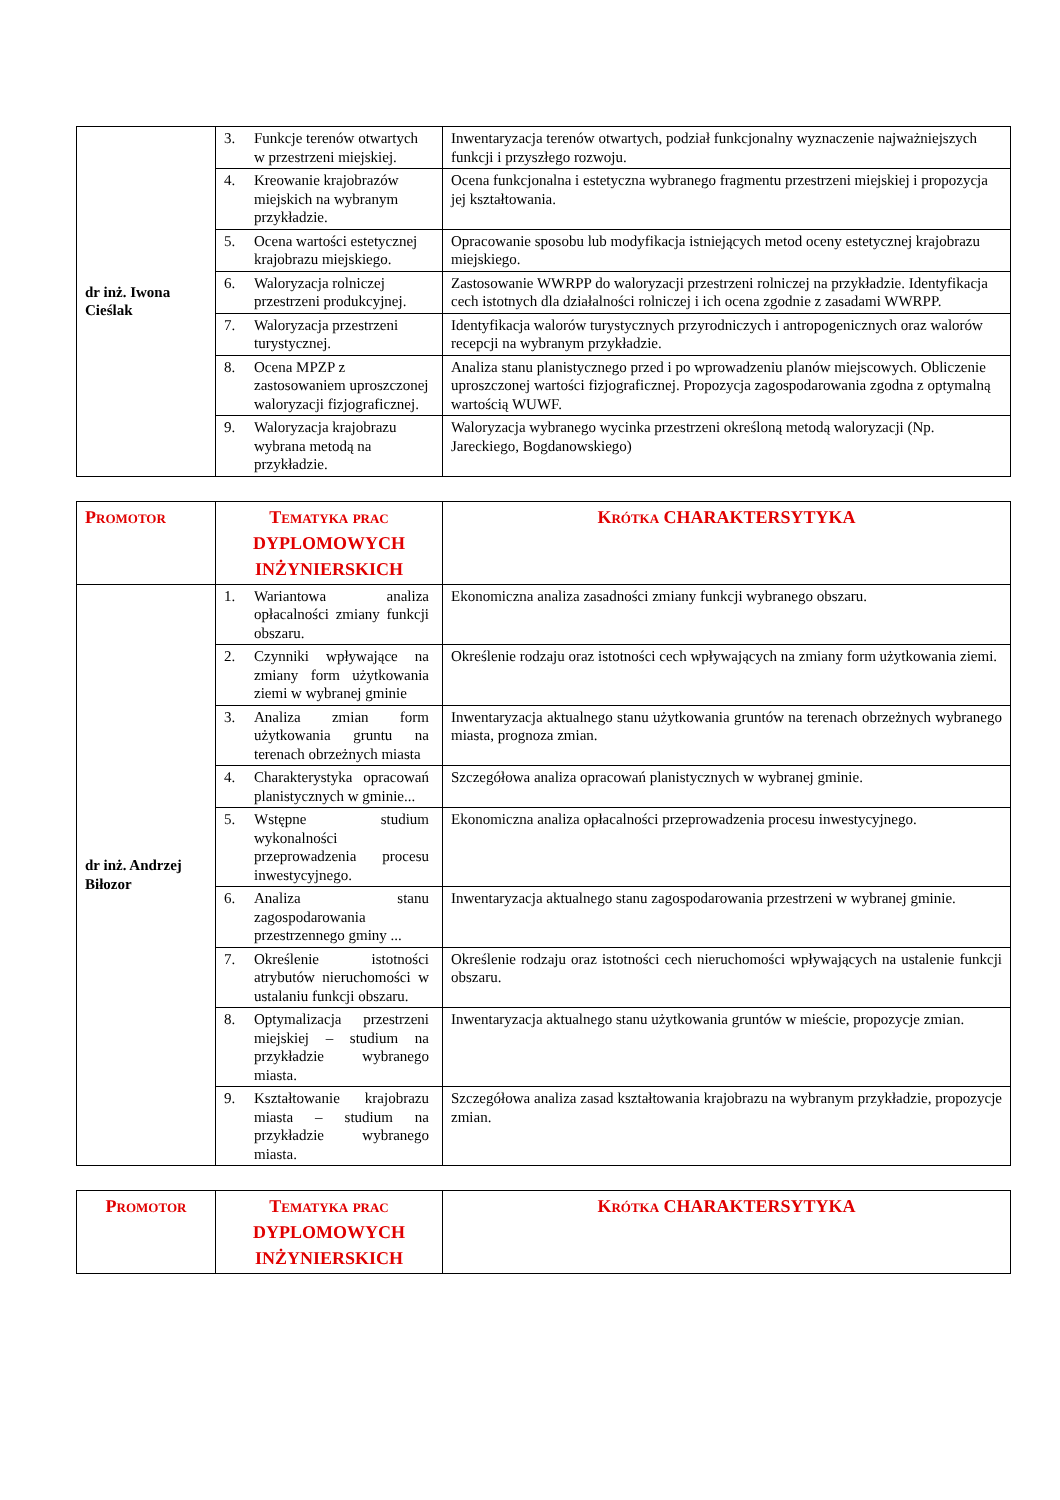| dr inż. Iwona Cieślak | 3. Funkcje terenów otwartych w przestrzeni miejskiej. | Inwentaryzacja terenów otwartych, podział funkcjonalny wyznaczenie najważniejszych funkcji i przyszłego rozwoju. |
| | 4. Kreowanie krajobrazów miejskich na wybranym przykładzie. | Ocena funkcjonalna i estetyczna wybranego fragmentu przestrzeni miejskiej i propozycja jej kształtowania. |
| | 5. Ocena wartości estetycznej krajobrazu miejskiego. | Opracowanie sposobu lub modyfikacja istniejących metod oceny estetycznej krajobrazu miejskiego. |
| | 6. Waloryzacja rolniczej przestrzeni produkcyjnej. | Zastosowanie WWRPP do waloryzacji przestrzeni rolniczej na przykładzie. Identyfikacja cech istotnych dla działalności rolniczej i ich ocena zgodnie z zasadami WWRPP. |
| | 7. Waloryzacja przestrzeni turystycznej. | Identyfikacja walorów turystycznych przyrodniczych i antropogenicznych oraz walorów recepcji na wybranym przykładzie. |
| | 8. Ocena MPZP z zastosowaniem uproszczonej waloryzacji fizjograficznej. | Analiza stanu planistycznego przed i po wprowadzeniu planów miejscowych. Obliczenie uproszczonej wartości fizjograficznej. Propozycja zagospodarowania zgodna z optymalną wartością WUWF. |
| | 9. Waloryzacja krajobrazu wybrana metodą na przykładzie. | Waloryzacja wybranego wycinka przestrzeni określoną metodą waloryzacji (Np. Jareckiego, Bogdanowskiego) |
| Promotor | Tematyka prac DYPLOMOWYCH INŻYNIERSKICH | Krótka CHARAKTERSYTYKA |
| --- | --- | --- |
| dr inż. Andrzej Biłozor | 1. Wariantowa analiza opłacalności zmiany funkcji obszaru. | Ekonomiczna analiza zasadności zmiany funkcji wybranego obszaru. |
| | 2. Czynniki wpływające na zmiany form użytkowania ziemi w wybranej gminie | Określenie rodzaju oraz istotności cech wpływających na zmiany form użytkowania ziemi. |
| | 3. Analiza zmian form użytkowania gruntu na terenach obrzeżnych miasta | Inwentaryzacja aktualnego stanu użytkowania gruntów na terenach obrzeżnych wybranego miasta, prognoza zmian. |
| | 4. Charakterystyka opracowań planistycznych w gminie... | Szczegółowa analiza opracowań planistycznych w wybranej gminie. |
| | 5. Wstępne studium wykonalności przeprowadzenia procesu inwestycyjnego. | Ekonomiczna analiza opłacalności przeprowadzenia procesu inwestycyjnego. |
| | 6. Analiza stanu zagospodarowania przestrzennego gminy ... | Inwentaryzacja aktualnego stanu zagospodarowania przestrzeni w wybranej gminie. |
| | 7. Określenie istotności atrybutów nieruchomości w ustalaniu funkcji obszaru. | Określenie rodzaju oraz istotności cech nieruchomości wpływających na ustalenie funkcji obszaru. |
| | 8. Optymalizacja przestrzeni miejskiej – studium na przykładzie wybranego miasta. | Inwentaryzacja aktualnego stanu użytkowania gruntów w mieście, propozycje zmian. |
| | 9. Kształtowanie krajobrazu miasta – studium na przykładzie wybranego miasta. | Szczegółowa analiza zasad kształtowania krajobrazu na wybranym przykładzie, propozycje zmian. |
| Promotor | Tematyka prac DYPLOMOWYCH INŻYNIERSKICH | Krótka CHARAKTERSYTYKA |
| --- | --- | --- |